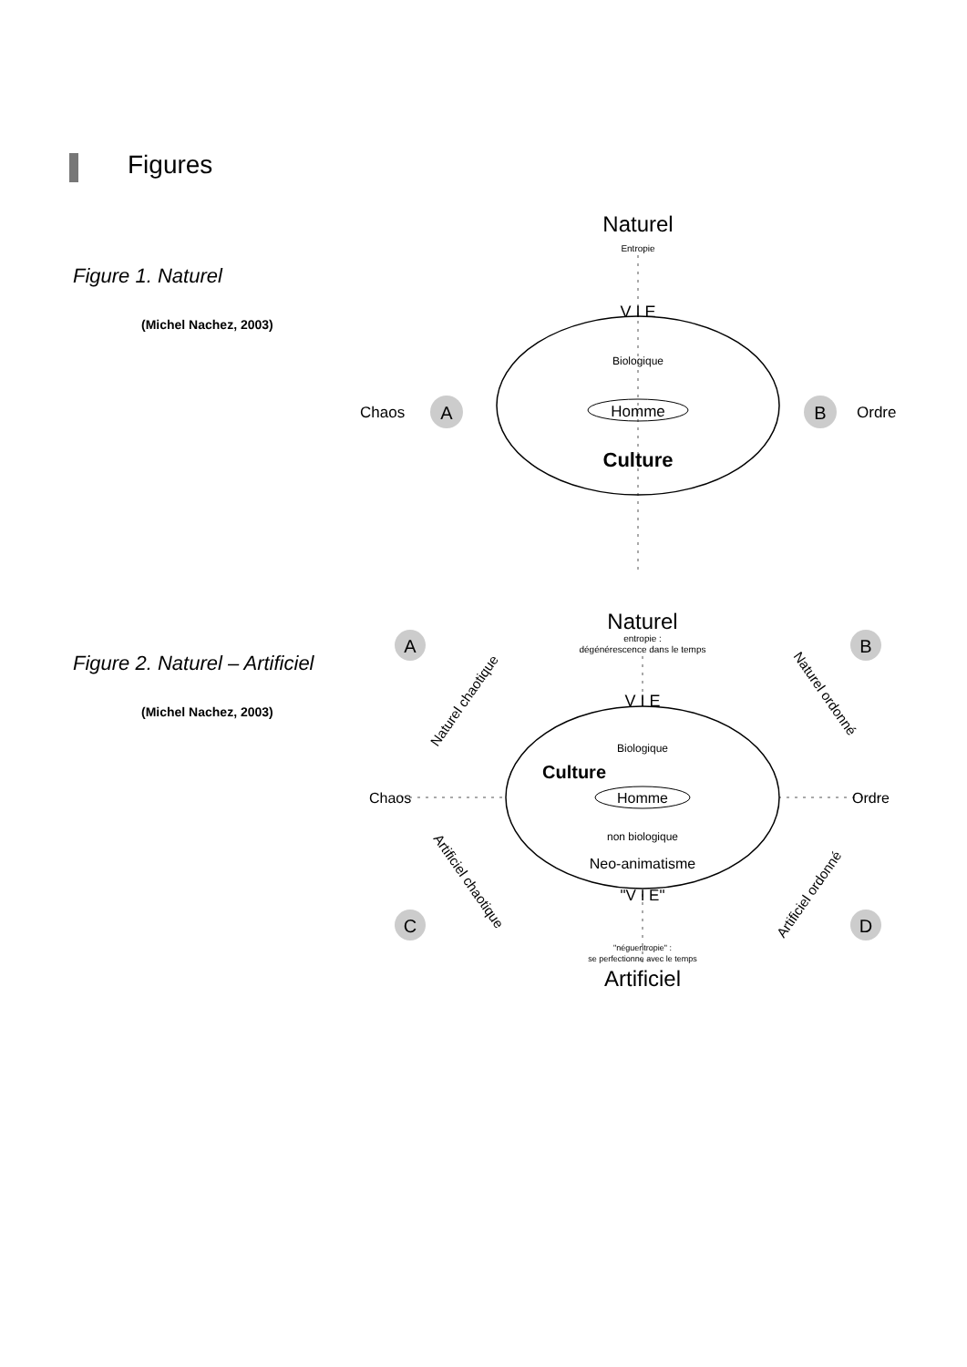Figures
Figure 1. Naturel
(Michel Nachez, 2003)
Naturel
Entropie
V I E
Biologique
Homme
Culture
Chaos
A
B
Ordre
Figure 2. Naturel – Artificiel
(Michel Nachez, 2003)
Naturel
entropie :
dégénérescence dans le temps
V I E
Biologique
Culture
Homme
non biologique
Neo-animatisme
"V I E"
"néguentropie" :
se perfectionne avec le temps
Artificiel
Chaos
Ordre
A
B
C
D
Naturel chaotique
Naturel ordonné
Artificiel chaotique
Artificiel ordonné